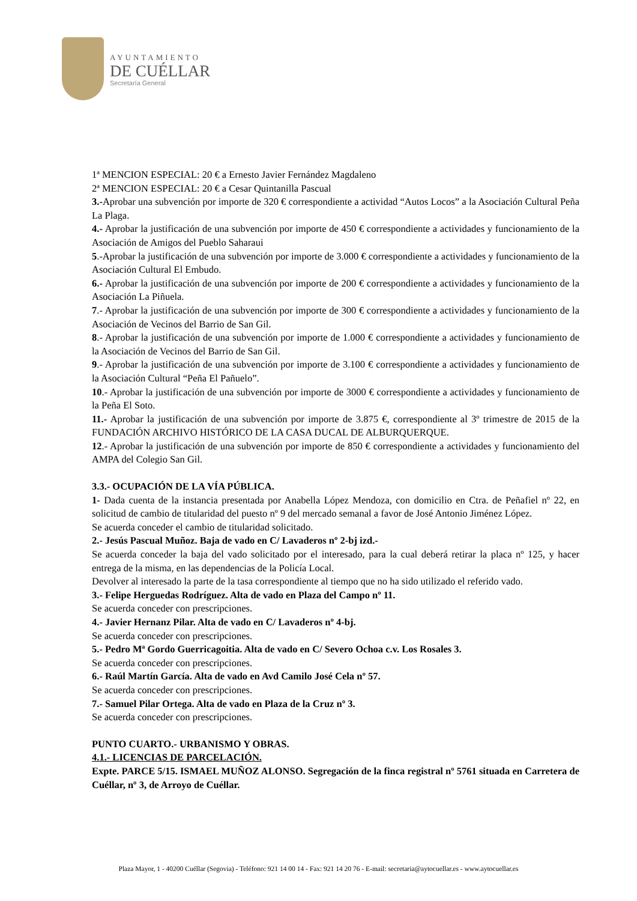AYUNTAMIENTO
DE CUÉLLAR
Secretaría General
1ª MENCION ESPECIAL: 20 € a Ernesto Javier Fernández Magdaleno
2ª MENCION ESPECIAL: 20 € a Cesar Quintanilla Pascual
3.-Aprobar una subvención por importe de 320 € correspondiente a actividad “Autos Locos” a la Asociación Cultural Peña La Plaga.
4.- Aprobar la justificación de una subvención por importe de 450 € correspondiente a actividades y funcionamiento de la Asociación de Amigos del Pueblo Saharaui
5.-Aprobar la justificación de una subvención por importe de 3.000 € correspondiente a actividades y funcionamiento de la Asociación Cultural El Embudo.
6.- Aprobar la justificación de una subvención por importe de 200 € correspondiente a actividades y funcionamiento de la Asociación La Piñuela.
7.- Aprobar la justificación de una subvención por importe de 300 € correspondiente a actividades y funcionamiento de la Asociación de Vecinos del Barrio de San Gil.
8.- Aprobar la justificación de una subvención por importe de 1.000 € correspondiente a actividades y funcionamiento de la Asociación de Vecinos del Barrio de San Gil.
9.- Aprobar la justificación de una subvención por importe de 3.100 € correspondiente a actividades y funcionamiento de la Asociación Cultural “Peña El Pañuelo”.
10.- Aprobar la justificación de una subvención por importe de 3000 € correspondiente a actividades y funcionamiento de la Peña El Soto.
11.- Aprobar la justificación de una subvención por importe de 3.875 €, correspondiente al 3º trimestre de 2015 de la FUNDACIÓN ARCHIVO HISTÓRICO DE LA CASA DUCAL DE ALBURQUERQUE.
12.- Aprobar la justificación de una subvención por importe de 850 € correspondiente a actividades y funcionamiento del AMPA del Colegio San Gil.
3.3.- OCUPACIÓN DE LA VÍA PÚBLICA.
1- Dada cuenta de la instancia presentada por Anabella López Mendoza, con domicilio en Ctra. de Peñafiel nº 22, en solicitud de cambio de titularidad del puesto nº 9 del mercado semanal a favor de José Antonio Jiménez López.
Se acuerda conceder el cambio de titularidad solicitado.
2.- Jesús Pascual Muñoz. Baja de vado en C/ Lavaderos nº 2-bj izd.-
Se acuerda conceder la baja del vado solicitado por el interesado, para la cual deberá retirar la placa nº 125, y hacer entrega de la misma, en las dependencias de la Policía Local.
Devolver al interesado la parte de la tasa correspondiente al tiempo que no ha sido utilizado el referido vado.
3.- Felipe Herguedas Rodríguez. Alta de vado en Plaza del Campo nº 11.
Se acuerda conceder con prescripciones.
4.- Javier Hernanz Pilar. Alta de vado en C/ Lavaderos nº 4-bj.
Se acuerda conceder con prescripciones.
5.- Pedro Mª Gordo Guerricagoitia. Alta de vado en C/ Severo Ochoa c.v. Los Rosales 3.
Se acuerda conceder con prescripciones.
6.- Raúl Martín García. Alta de vado en Avd Camilo José Cela nº 57.
Se acuerda conceder con prescripciones.
7.- Samuel Pilar Ortega. Alta de vado en Plaza de la Cruz nº 3.
Se acuerda conceder con prescripciones.
PUNTO CUARTO.- URBANISMO Y OBRAS.
4.1.- LICENCIAS DE PARCELACIÓN.
Expte. PARCE 5/15. ISMAEL MUÑOZ ALONSO. Segregación de la finca registral nº 5761 situada en Carretera de Cuéllar, nº 3, de Arroyo de Cuéllar.
Plaza Mayor, 1 - 40200 Cuéllar (Segovia) - Teléfono: 921 14 00 14 - Fax: 921 14 20 76 - E-mail: secretaria@aytocuellar.es - www.aytocuellar.es